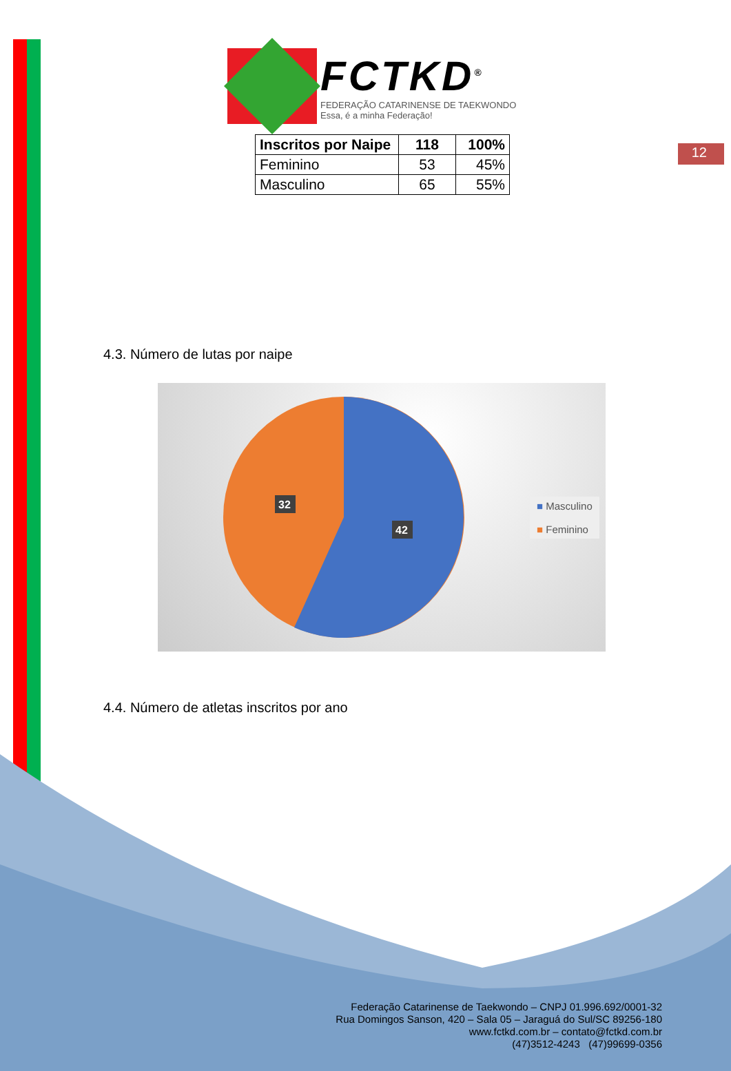12
FCTKD<sup>®</sup>
FEDERAÇÃO CATARINENSE DE TAEKWONDO
Essa, é a minha Federação!
| Inscritos por Naipe | 118 | 100% |
| --- | --- | --- |
| Feminino | 53 | 45% |
| Masculino | 65 | 55% |
4.3. Número de lutas por naipe
32
42
■ Masculino
■ Feminino
4.4. Número de atletas inscritos por ano
Federação Catarinense de Taekwondo – CNPJ 01.996.692/0001-32
Rua Domingos Sanson, 420 – Sala 05 – Jaraguá do Sul/SC 89256-180
www.fctkd.com.br – contato@fctkd.com.br
(47)3512-4243 (47)99699-0356